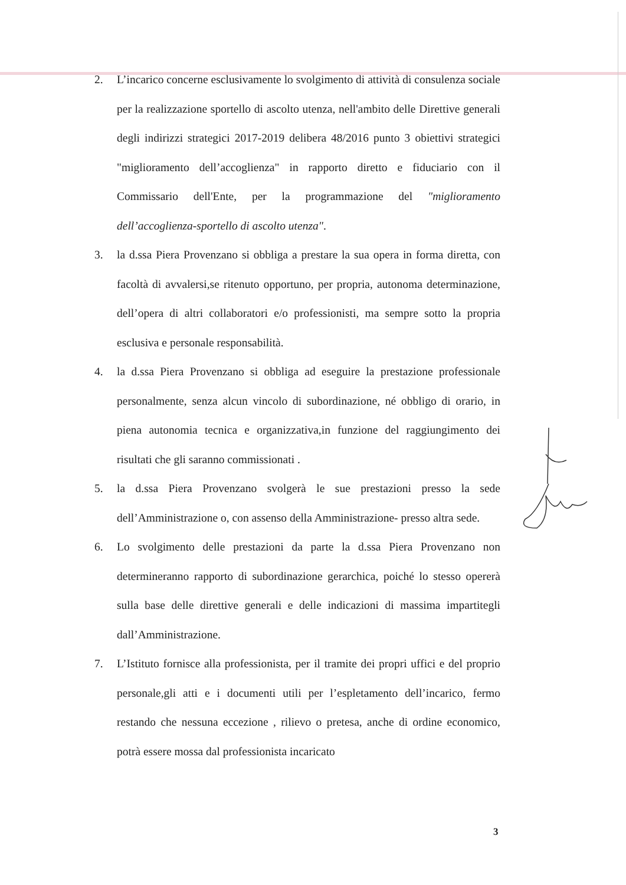2. L’incarico concerne esclusivamente lo svolgimento di attività di consulenza sociale per la realizzazione sportello di ascolto utenza, nell'ambito delle Direttive generali degli indirizzi strategici 2017-2019 delibera 48/2016 punto 3 obiettivi strategici "miglioramento dell’accoglienza" in rapporto diretto e fiduciario con il Commissario dell'Ente, per la programmazione del "miglioramento dell’accoglienza-sportello di ascolto utenza".
3. la d.ssa Piera Provenzano si obbliga a prestare la sua opera in forma diretta, con facoltà di avvalersi,se ritenuto opportuno, per propria, autonoma determinazione, dell’opera di altri collaboratori e/o professionisti, ma sempre sotto la propria esclusiva e personale responsabilità.
4. la d.ssa Piera Provenzano si obbliga ad eseguire la prestazione professionale personalmente, senza alcun vincolo di subordinazione, né obbligo di orario, in piena autonomia tecnica e organizzativa,in funzione del raggiungimento dei risultati che gli saranno commissionati .
5. la d.ssa Piera Provenzano svolgerà le sue prestazioni presso la sede dell’Amministrazione o, con assenso della Amministrazione- presso altra sede.
6. Lo svolgimento delle prestazioni da parte la d.ssa Piera Provenzano non determineranno rapporto di subordinazione gerarchica, poiché lo stesso opererà sulla base delle direttive generali e delle indicazioni di massima impartitegli dall’Amministrazione.
7. L’Istituto fornisce alla professionista, per il tramite dei propri uffici e del proprio personale,gli atti e i documenti utili per l’espletamento dell’incarico, fermo restando che nessuna eccezione , rilievo o pretesa, anche di ordine economico, potrà essere mossa dal professionista incaricato
3